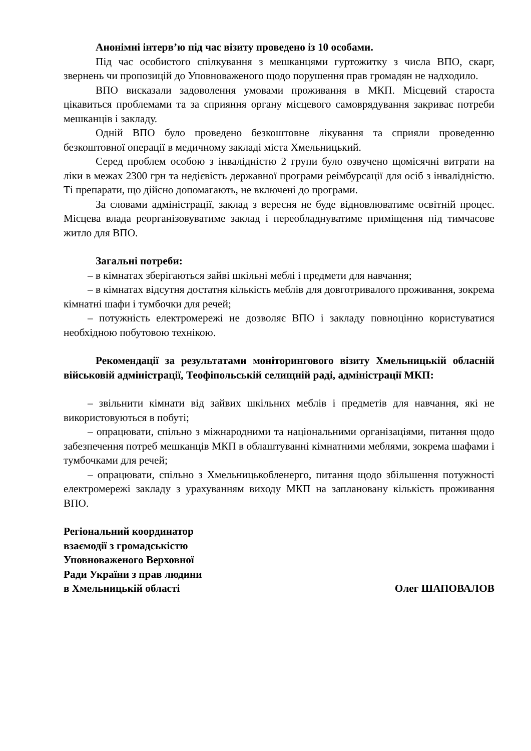Анонімні інтерв’ю під час візиту проведено із 10 особами.
Під час особистого спілкування з мешканцями гуртожитку з числа ВПО, скарг, звернень чи пропозицій до Уповноваженого щодо порушення прав громадян не надходило.
ВПО висказали задоволення умовами проживання в МКП. Місцевий староста цікавиться проблемами та за сприяння органу місцевого самоврядування закриває потреби мешканців і закладу.
Одній ВПО було проведено безкоштовне лікування та сприяли проведенню безкоштовної операції в медичному закладі міста Хмельницький.
Серед проблем особою з інвалідністю 2 групи було озвучено щомісячні витрати на ліки в межах 2300 грн та недієвість державної програми реімбурсації для осіб з інвалідністю. Ті препарати, що дійсно допомагають, не включені до програми.
За словами адміністрації, заклад з вересня не буде відновлюватиме освітній процес. Місцева влада реорганізовуватиме заклад і переобладнуватиме приміщення під тимчасове житло для ВПО.
Загальні потреби:
– в кімнатах зберігаються зайві шкільні меблі і предмети для навчання;
– в кімнатах відсутня достатня кількість меблів для довготривалого проживання, зокрема кімнатні шафи і тумбочки для речей;
– потужність електромережі не дозволяє ВПО і закладу повноцінно користуватися необхідною побутовою технікою.
Рекомендації за результатами моніторингового візиту Хмельницькій обласній військовій адміністрації, Теофіпольській селищній раді, адміністрації МКП:
– звільнити кімнати від зайвих шкільних меблів і предметів для навчання, які не використовуються в побуті;
– опрацювати, спільно з міжнародними та національними організаціями, питання щодо забезпечення потреб мешканців МКП в облаштуванні кімнатними меблями, зокрема шафами і тумбочками для речей;
– опрацювати, спільно з Хмельницькобленерго, питання щодо збільшення потужності електромережі закладу з урахуванням виходу МКП на заплановану кількість проживання ВПО.
Регіональний координатор
взаємодії з громадськістю
Уповноваженого Верховної
Ради України з прав людини
в Хмельницькій області
Олег ШАПОВАЛОВ